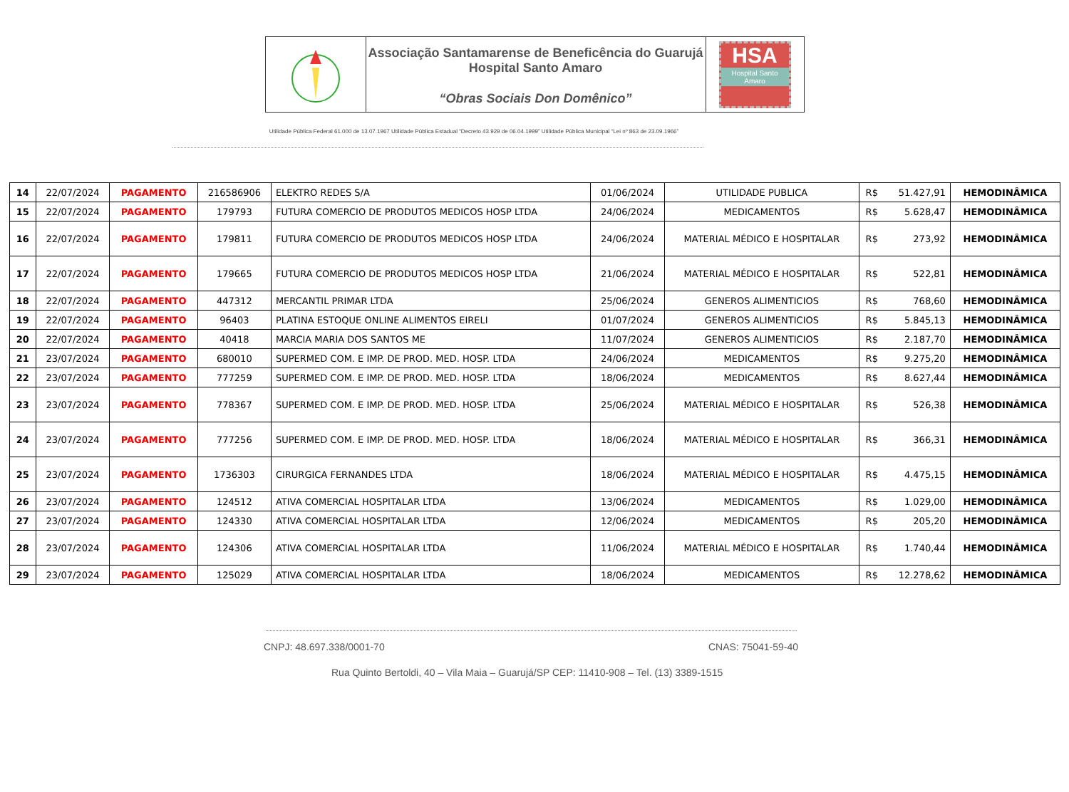Associação Santamarense de Beneficência do Guarujá
Hospital Santo Amaro
“Obras Sociais Don Domênico”
HSA
Hospital Santo Amaro
Utilidade Pública Federal 61.000 de 13.07.1967 Utilidade Pública Estadual “Decreto 43.929 de 06.04.1999” Utilidade Pública Municipal “Lei nº 863 de 23.09.1966”
| 14 | 22/07/2024 | PAGAMENTO | 216586906 | ELEKTRO REDES S/A | 01/06/2024 | UTILIDADE PUBLICA | R$ | 51.427,91 | HEMODINÂMICA |
| 15 | 22/07/2024 | PAGAMENTO | 179793 | FUTURA COMERCIO DE PRODUTOS MEDICOS HOSP LTDA | 24/06/2024 | MEDICAMENTOS | R$ | 5.628,47 | HEMODINÂMICA |
| 16 | 22/07/2024 | PAGAMENTO | 179811 | FUTURA COMERCIO DE PRODUTOS MEDICOS HOSP LTDA | 24/06/2024 | MATERIAL MÉDICO E HOSPITALAR | R$ | 273,92 | HEMODINÂMICA |
| 17 | 22/07/2024 | PAGAMENTO | 179665 | FUTURA COMERCIO DE PRODUTOS MEDICOS HOSP LTDA | 21/06/2024 | MATERIAL MÉDICO E HOSPITALAR | R$ | 522,81 | HEMODINÂMICA |
| 18 | 22/07/2024 | PAGAMENTO | 447312 | MERCANTIL PRIMAR LTDA | 25/06/2024 | GENEROS ALIMENTICIOS | R$ | 768,60 | HEMODINÂMICA |
| 19 | 22/07/2024 | PAGAMENTO | 96403 | PLATINA ESTOQUE ONLINE ALIMENTOS EIRELI | 01/07/2024 | GENEROS ALIMENTICIOS | R$ | 5.845,13 | HEMODINÂMICA |
| 20 | 22/07/2024 | PAGAMENTO | 40418 | MARCIA MARIA DOS SANTOS ME | 11/07/2024 | GENEROS ALIMENTICIOS | R$ | 2.187,70 | HEMODINÂMICA |
| 21 | 23/07/2024 | PAGAMENTO | 680010 | SUPERMED COM. E IMP. DE PROD. MED. HOSP. LTDA | 24/06/2024 | MEDICAMENTOS | R$ | 9.275,20 | HEMODINÂMICA |
| 22 | 23/07/2024 | PAGAMENTO | 777259 | SUPERMED COM. E IMP. DE PROD. MED. HOSP. LTDA | 18/06/2024 | MEDICAMENTOS | R$ | 8.627,44 | HEMODINÂMICA |
| 23 | 23/07/2024 | PAGAMENTO | 778367 | SUPERMED COM. E IMP. DE PROD. MED. HOSP. LTDA | 25/06/2024 | MATERIAL MÉDICO E HOSPITALAR | R$ | 526,38 | HEMODINÂMICA |
| 24 | 23/07/2024 | PAGAMENTO | 777256 | SUPERMED COM. E IMP. DE PROD. MED. HOSP. LTDA | 18/06/2024 | MATERIAL MÉDICO E HOSPITALAR | R$ | 366,31 | HEMODINÂMICA |
| 25 | 23/07/2024 | PAGAMENTO | 1736303 | CIRURGICA FERNANDES LTDA | 18/06/2024 | MATERIAL MÉDICO E HOSPITALAR | R$ | 4.475,15 | HEMODINÂMICA |
| 26 | 23/07/2024 | PAGAMENTO | 124512 | ATIVA COMERCIAL HOSPITALAR LTDA | 13/06/2024 | MEDICAMENTOS | R$ | 1.029,00 | HEMODINÂMICA |
| 27 | 23/07/2024 | PAGAMENTO | 124330 | ATIVA COMERCIAL HOSPITALAR LTDA | 12/06/2024 | MEDICAMENTOS | R$ | 205,20 | HEMODINÂMICA |
| 28 | 23/07/2024 | PAGAMENTO | 124306 | ATIVA COMERCIAL HOSPITALAR LTDA | 11/06/2024 | MATERIAL MÉDICO E HOSPITALAR | R$ | 1.740,44 | HEMODINÂMICA |
| 29 | 23/07/2024 | PAGAMENTO | 125029 | ATIVA COMERCIAL HOSPITALAR LTDA | 18/06/2024 | MEDICAMENTOS | R$ | 12.278,62 | HEMODINÂMICA |
CNPJ: 48.697.338/0001-70 CNAS: 75041-59-40
Rua Quinto Bertoldi, 40 – Vila Maia – Guarujá/SP CEP: 11410-908 – Tel. (13) 3389-1515